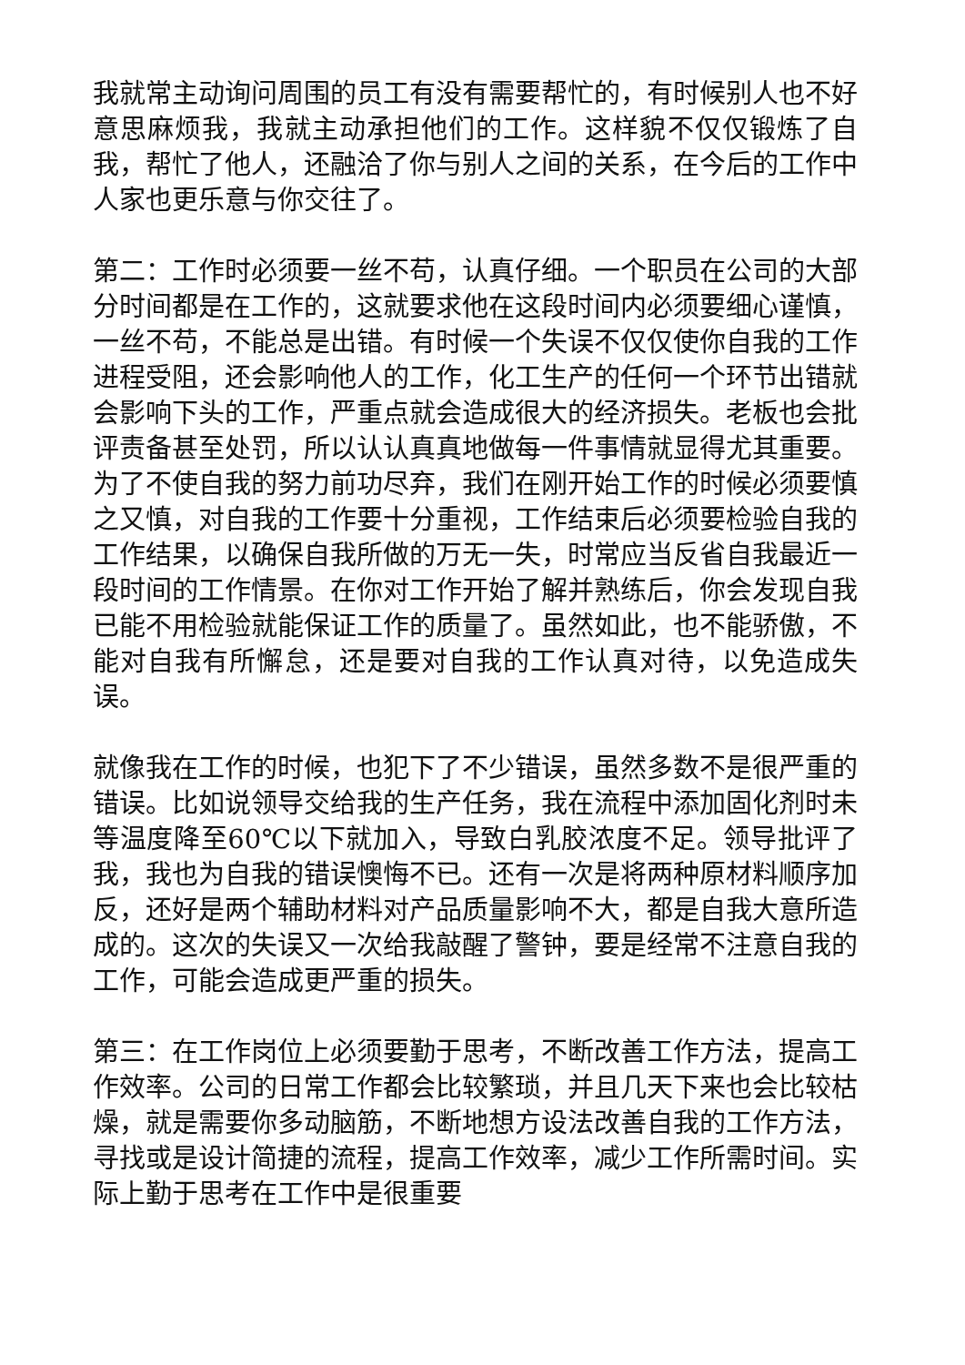我就常主动询问周围的员工有没有需要帮忙的，有时候别人也不好意思麻烦我，我就主动承担他们的工作。这样貌不仅仅锻炼了自我，帮忙了他人，还融洽了你与别人之间的关系，在今后的工作中人家也更乐意与你交往了。
第二：工作时必须要一丝不苟，认真仔细。一个职员在公司的大部分时间都是在工作的，这就要求他在这段时间内必须要细心谨慎，一丝不苟，不能总是出错。有时候一个失误不仅仅使你自我的工作进程受阻，还会影响他人的工作，化工生产的任何一个环节出错就会影响下头的工作，严重点就会造成很大的经济损失。老板也会批评责备甚至处罚，所以认认真真地做每一件事情就显得尤其重要。为了不使自我的努力前功尽弃，我们在刚开始工作的时候必须要慎之又慎，对自我的工作要十分重视，工作结束后必须要检验自我的工作结果，以确保自我所做的万无一失，时常应当反省自我最近一段时间的工作情景。在你对工作开始了解并熟练后，你会发现自我已能不用检验就能保证工作的质量了。虽然如此，也不能骄傲，不能对自我有所懈怠，还是要对自我的工作认真对待，以免造成失误。
就像我在工作的时候，也犯下了不少错误，虽然多数不是很严重的错误。比如说领导交给我的生产任务，我在流程中添加固化剂时未等温度降至60℃以下就加入，导致白乳胶浓度不足。领导批评了我，我也为自我的错误懊悔不已。还有一次是将两种原材料顺序加反，还好是两个辅助材料对产品质量影响不大，都是自我大意所造成的。这次的失误又一次给我敲醒了警钟，要是经常不注意自我的工作，可能会造成更严重的损失。
第三：在工作岗位上必须要勤于思考，不断改善工作方法，提高工作效率。公司的日常工作都会比较繁琐，并且几天下来也会比较枯燥，就是需要你多动脑筋，不断地想方设法改善自我的工作方法，寻找或是设计简捷的流程，提高工作效率，减少工作所需时间。实际上勤于思考在工作中是很重要